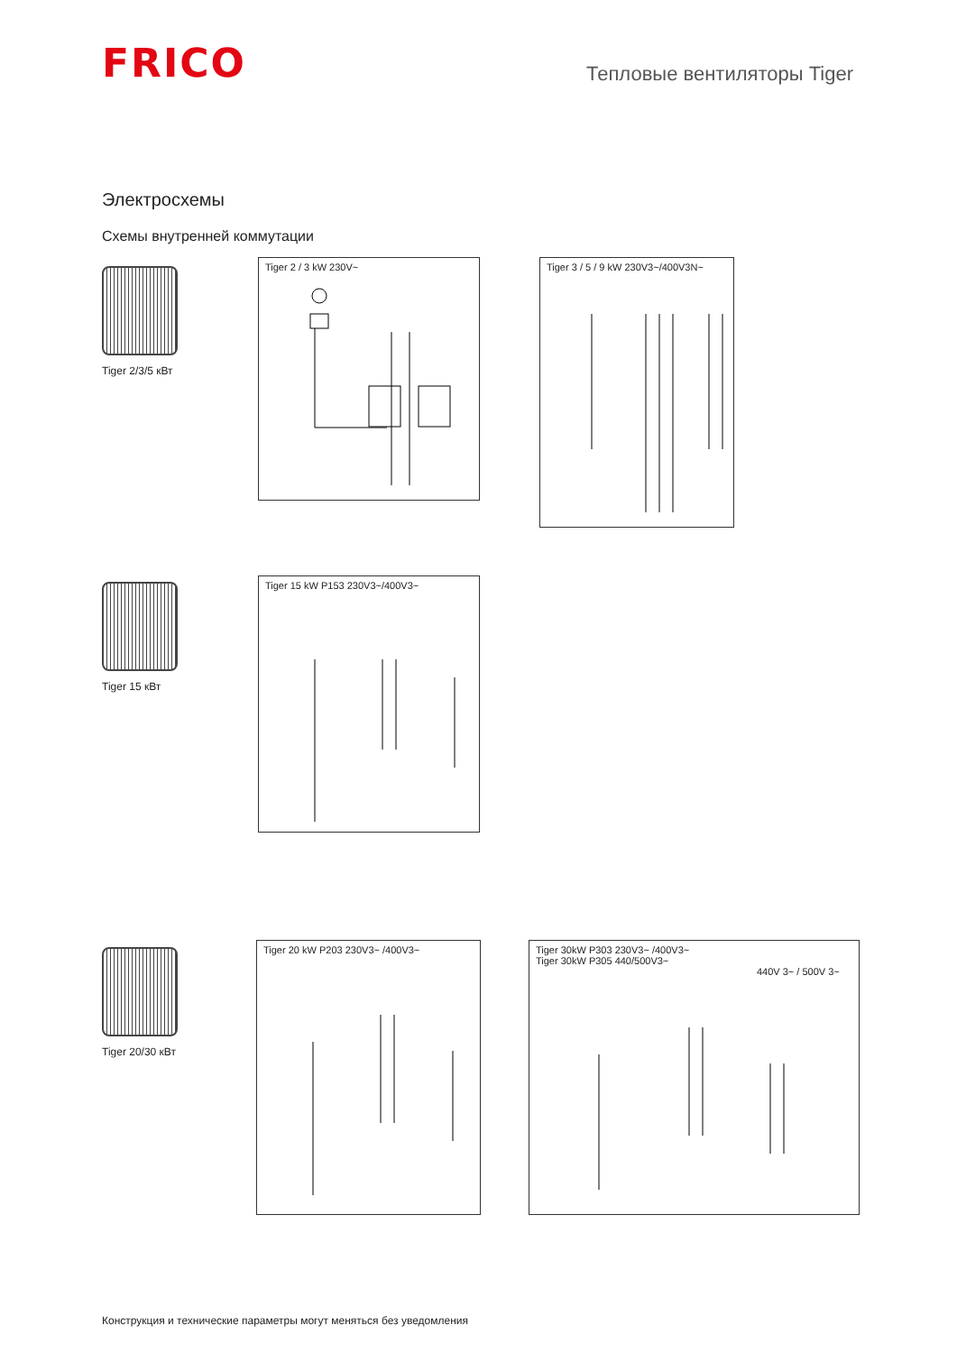FRICO
Тепловые вентиляторы Tiger
Электросхемы
Схемы внутренней коммутации
Tiger 2/3/5 кВт
Tiger 2 / 3 kW 230V~
Tiger 3 / 5 / 9 kW 230V3~/400V3N~
Tiger 15 кВт
Tiger 15 kW P153 230V3~/400V3~
Tiger 20/30 кВт
Tiger 20 kW P203 230V3~ /400V3~
Tiger 30kW P303 230V3~ /400V3~
Tiger 30kW P305 440/500V3~
440V 3~ / 500V 3~
Конструкция и технические параметры могут меняться без уведомления